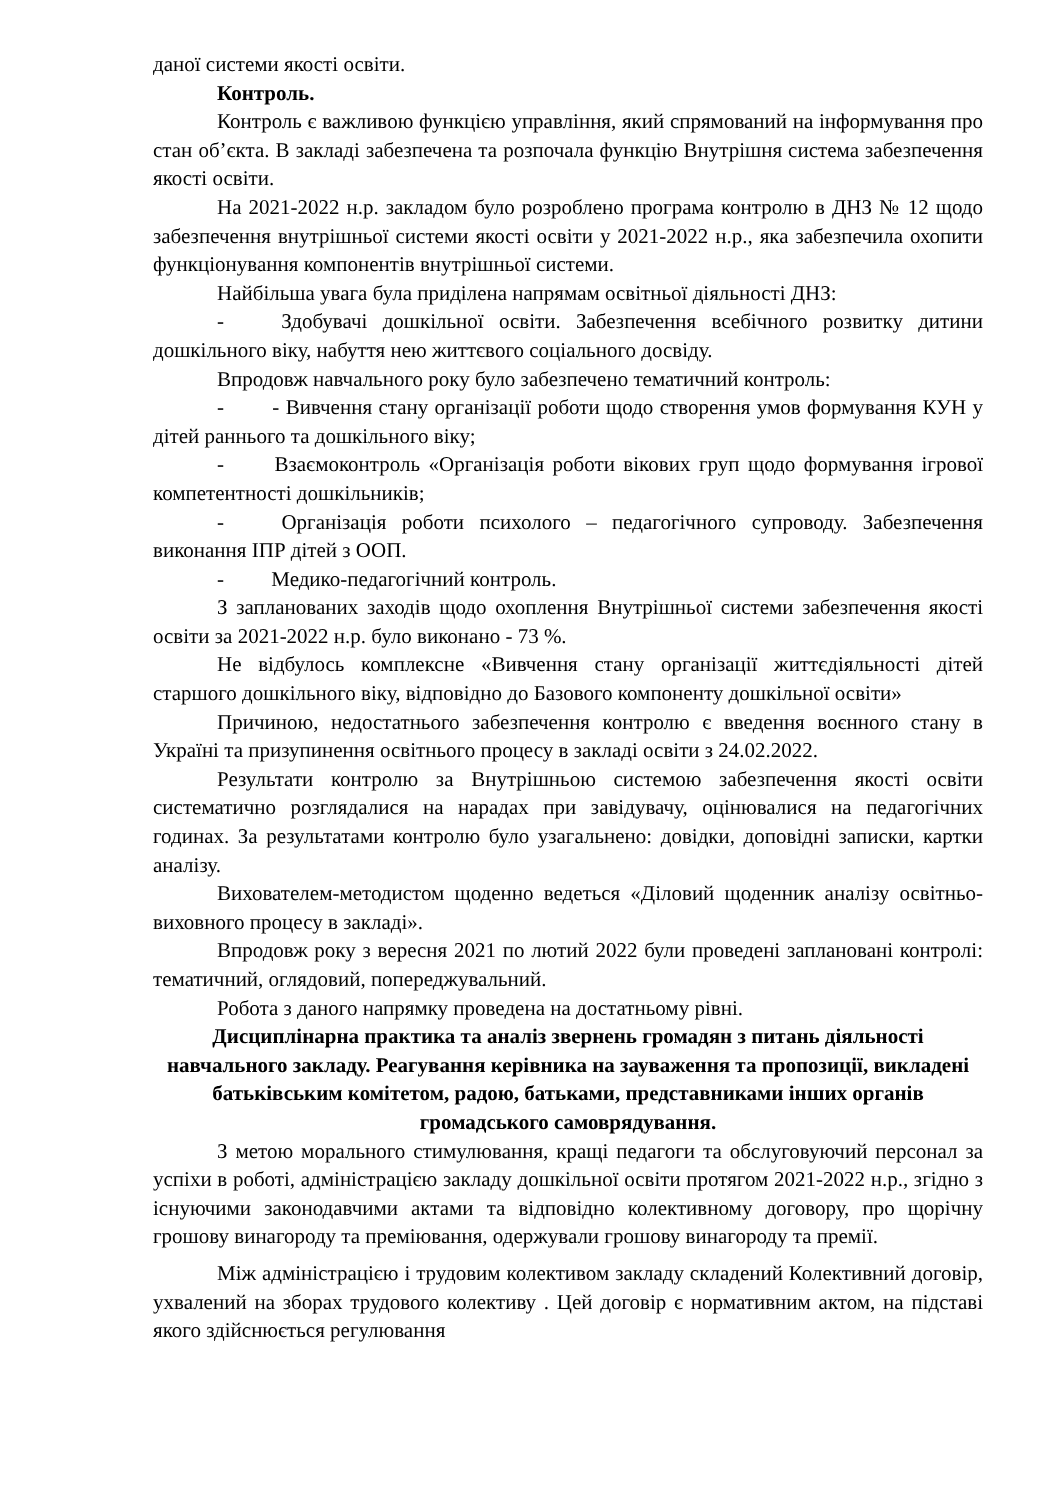даної системи якості освіти.
Контроль.
Контроль є важливою функцією управління, який спрямований на інформування про стан об’єкта. В закладі забезпечена та розпочала функцію Внутрішня система забезпечення якості освіти.
На 2021-2022 н.р. закладом було розроблено програма контролю в ДНЗ № 12 щодо забезпечення внутрішньої системи якості освіти у 2021-2022 н.р., яка забезпечила охопити функціонування компонентів внутрішньої системи.
Найбільша увага була приділена напрямам освітньої діяльності ДНЗ:
-   Здобувачі дошкільної освіти. Забезпечення всебічного розвитку дитини дошкільного віку, набуття нею життєвого соціального досвіду.
Впродовж навчального року було забезпечено тематичний контроль:
-   - Вивчення стану організації роботи щодо створення умов формування КУН у дітей раннього та дошкільного віку;
-   Взаємоконтроль «Організація роботи вікових груп щодо формування ігрової компетентності дошкільників;
-   Організація роботи психолого – педагогічного супроводу. Забезпечення виконання ІПР дітей з ООП.
-   Медико-педагогічний контроль.
З запланованих заходів щодо охоплення Внутрішньої системи забезпечення якості освіти за 2021-2022 н.р. було виконано - 73 %.
Не відбулось комплексне «Вивчення стану організації життєдіяльності дітей старшого дошкільного віку, відповідно до Базового компоненту дошкільної освіти»
Причиною, недостатнього забезпечення контролю є введення воєнного стану в Україні та призупинення освітнього процесу в закладі освіти з 24.02.2022.
Результати контролю за Внутрішньою системою забезпечення якості освіти систематично розглядалися на нарадах при завідувачу, оцінювалися на педагогічних годинах. За результатами контролю було узагальнено: довідки, доповідні записки, картки аналізу.
Вихователем-методистом щоденно ведеться «Діловий щоденник аналізу освітньо- виховного процесу в закладі».
Впродовж року з вересня 2021 по лютий 2022 були проведені заплановані контролі: тематичний, оглядовий, попереджувальний.
Робота з даного напрямку проведена на достатньому рівні.
Дисциплінарна практика та аналіз звернень громадян з питань діяльності навчального закладу. Реагування керівника на зауваження та пропозиції, викладені батьківським комітетом, радою, батьками, представниками інших органів громадського самоврядування.
З метою морального стимулювання, кращі педагоги та обслуговуючий персонал за успіхи в роботі, адміністрацією закладу дошкільної освіти протягом 2021-2022 н.р., згідно з існуючими законодавчими актами та відповідно колективному договору, про щорічну грошову винагороду та преміювання, одержували грошову винагороду та премії.
Між адміністрацією і трудовим колективом закладу складений Колективний договір, ухвалений на зборах трудового колективу . Цей договір є нормативним актом, на підставі якого здійснюється регулювання